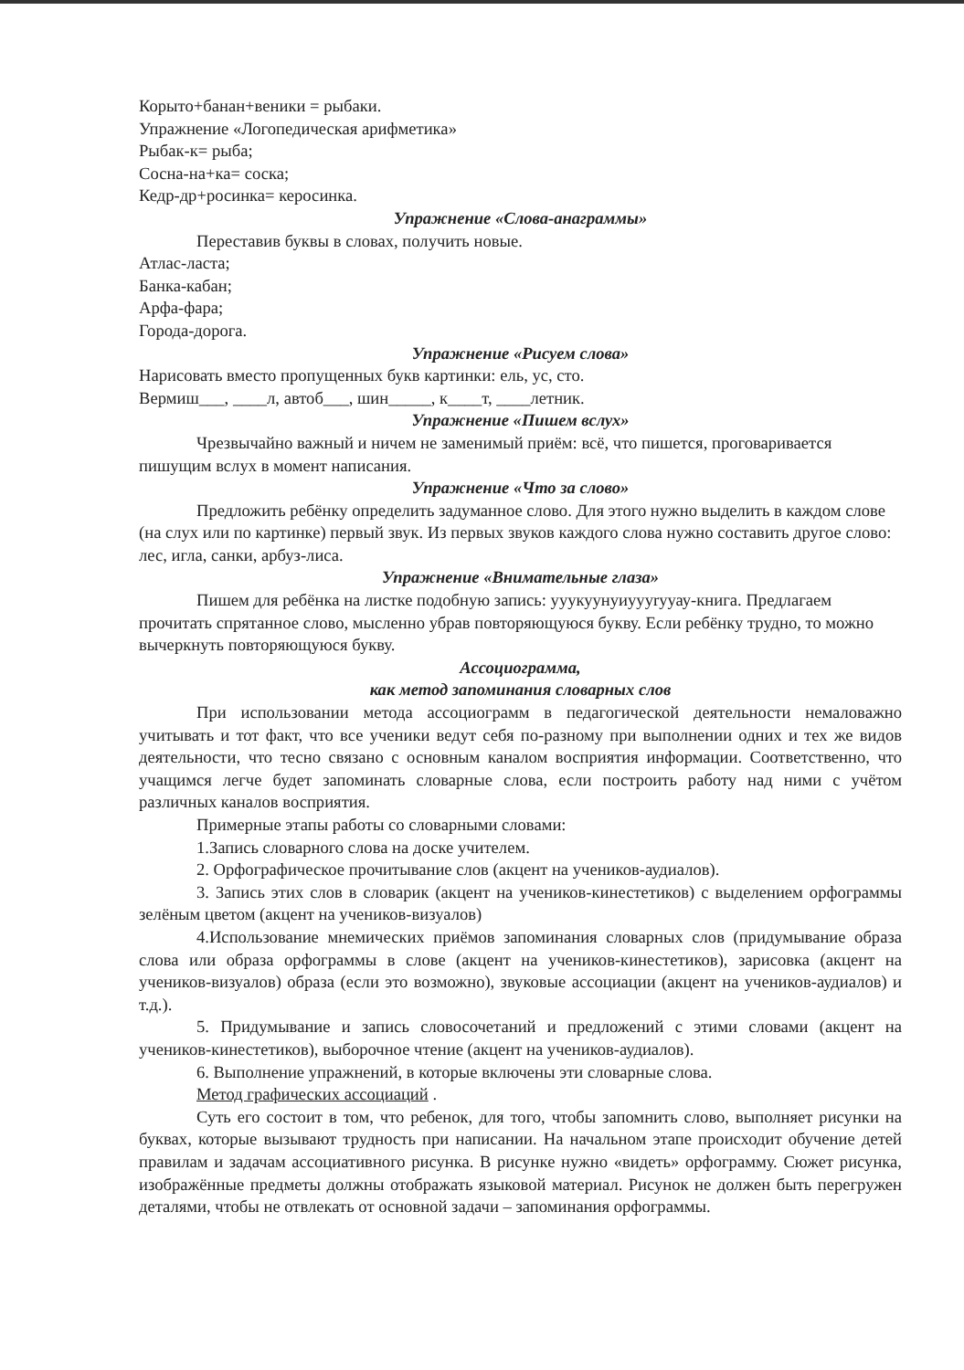Корыто+банан+веники = рыбаки.
Упражнение «Логопедическая арифметика»
Рыбак-к= рыба;
Сосна-на+ка= соска;
Кедр-др+росинка= керосинка.
Упражнение «Слова-анаграммы»
Переставив буквы в словах, получить новые.
Атлас-ласта;
Банка-кабан;
Арфа-фара;
Города-дорога.
Упражнение «Рисуем слова»
Нарисовать вместо пропущенных букв картинки: ель, ус, сто.
Вермиш___, ____л, автоб___, шин_____, к____т, ____летник.
Упражнение «Пишем вслух»
Чрезвычайно важный и ничем не заменимый приём: всё, что пишется, проговаривается пишущим вслух в момент написания.
Упражнение «Что за слово»
Предложить ребёнку определить задуманное слово. Для этого нужно выделить в каждом слове (на слух или по картинке) первый звук. Из первых звуков каждого слова нужно составить другое слово: лес, игла, санки, арбуз-лиса.
Упражнение «Внимательные глаза»
Пишем для ребёнка на листке подобную запись: уyукуунуиуууrууау-книга. Предлагаем прочитать спрятанное слово, мысленно убрав повторяющуюся букву. Если ребёнку трудно, то можно вычеркнуть повторяющуюся букву.
Ассоциограмма,
как метод запоминания словарных слов
При использовании метода ассоциограмм в педагогической деятельности немаловажно учитывать и тот факт, что все ученики ведут себя по-разному при выполнении одних и тех же видов деятельности, что тесно связано с основным каналом восприятия информации. Соответственно, что учащимся легче будет запоминать словарные слова, если построить работу над ними с учётом различных каналов восприятия.
Примерные этапы работы со словарными словами:
1.Запись словарного слова на доске учителем.
2. Орфографическое прочитывание слов (акцент на учеников-аудиалов).
3. Запись этих слов в словарик (акцент на учеников-кинестетиков) с выделением орфограммы зелёным цветом (акцент на учеников-визуалов)
4.Использование мнемических приёмов запоминания словарных слов (придумывание образа слова или образа орфограммы в слове (акцент на учеников-кинестетиков), зарисовка (акцент на учеников-визуалов) образа (если это возможно), звуковые ассоциации (акцент на учеников-аудиалов) и т.д.).
5. Придумывание и запись словосочетаний и предложений с этими словами (акцент на учеников-кинестетиков), выборочное чтение (акцент на учеников-аудиалов).
6. Выполнение упражнений, в которые включены эти словарные слова.
Метод графических ассоциаций .
Суть его состоит в том, что ребенок, для того, чтобы запомнить слово, выполняет рисунки на буквах, которые вызывают трудность при написании. На начальном этапе происходит обучение детей правилам и задачам ассоциативного рисунка. В рисунке нужно «видеть» орфограмму. Сюжет рисунка, изображённые предметы должны отображать языковой материал. Рисунок не должен быть перегружен деталями, чтобы не отвлекать от основной задачи – запоминания орфограммы.